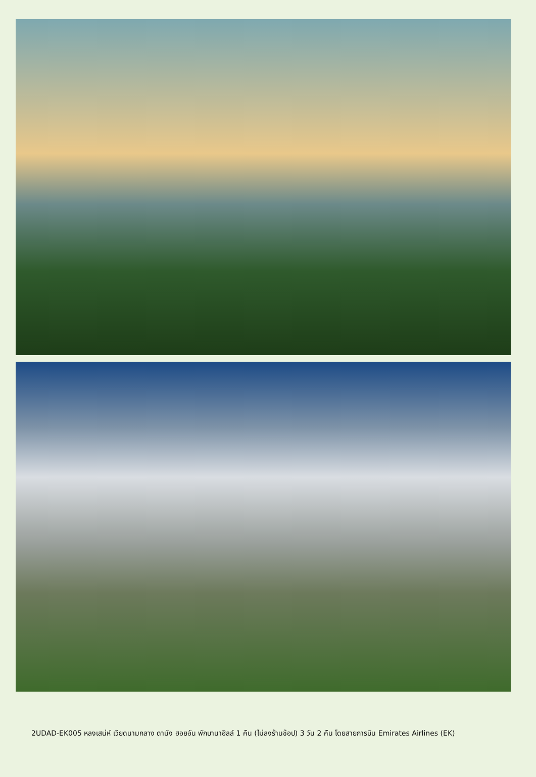2UDAD-EK005 หลงเสน่ห์ เวียดนามกลาง ดานัง ฮอยอัน พักบานาฮิลล์ 1 คืน (ไม่ลงร้านช้อป) 3 วัน 2 คืน โดยสายการบิน Emirates Airlines (EK)